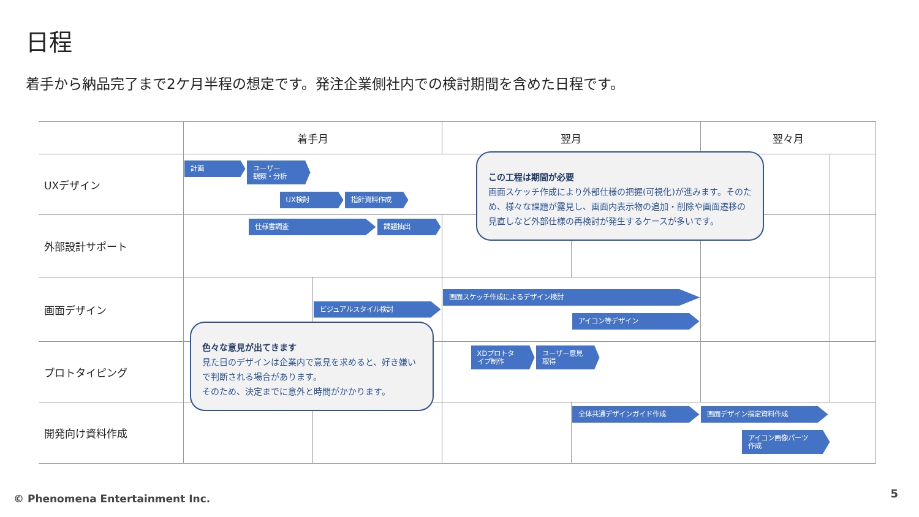日程
着手から納品完了まで2ケ月半程の想定です。発注企業側社内での検討期間を含めた日程です。
| | 着手月 | | 翌月 | | 翌々月 | |
| --- | --- | --- | --- | --- | --- | --- |
| UXデザイン | 計画 ユーザー 観察・分析 UX検討 指針資料作成 | | | | | |
| 外部設計サポート | 仕様書調査 課題抽出 | | | | | |
| 画面デザイン | | ビジュアルスタイル検討 | 画面スケッチ作成によるデザイン検討 アイコン等デザイン | | | |
| プロトタイピング | | | XDプロトタ イプ制作 ユーザー意見 取得 | | | |
| 開発向け資料作成 | | | | 全体共通デザインガイド作成 画面デザイン指定資料作成 アイコン画像パーツ 作成 | | |
この工程は期間が必要
画面スケッチ作成により外部仕様の把握(可視化)が進みます。そのため、様々な課題が露見し、画面内表示物の追加・削除や画面遷移の見直しなど外部仕様の再検討が発生するケースが多いです。
色々な意見が出てきます
見た目のデザインは企業内で意見を求めると、好き嫌いで判断される場合があります。
そのため、決定までに意外と時間がかかります。
© Phenomena Entertainment Inc. 5